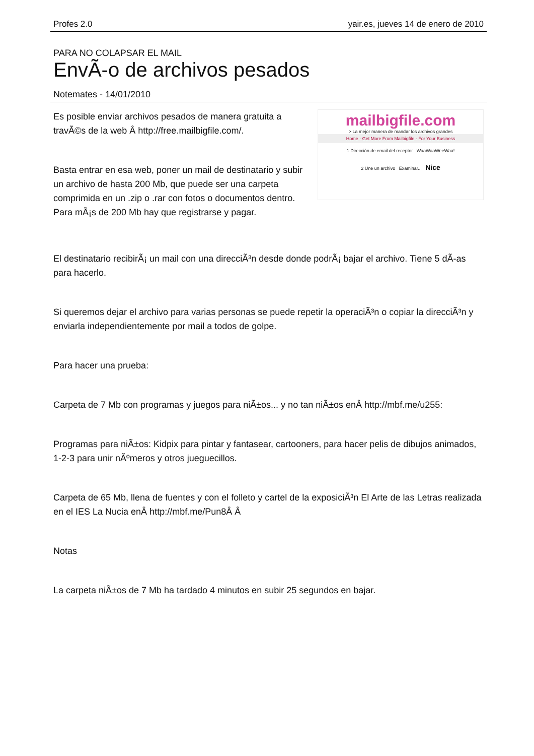Profes 2.0 yair.es, jueves 14 de enero de 2010
PARA NO COLAPSAR EL MAIL
EnvÃ-o de archivos pesados
Notemates - 14/01/2010
Es posible enviar archivos pesados de manera gratuita a travÃ©s de la web Â http://free.mailbigfile.com/.
Basta entrar en esa web, poner un mail de destinatario y subir un archivo de hasta 200 Mb, que puede ser una carpeta comprimida en un .zip o .rar con fotos o documentos dentro. Para mÃ¡s de 200 Mb hay que registrarse y pagar.
mailbigfile.com
> La mejor manera de mandar los archivos grandes
Home · Get More From Mailbigfile · For Your Business
1 Dirección de email del receptor WaaWaaWeeWaa!
2 Une un archivo Examinar... Nice
El destinatario recibirÃ¡ un mail con una direcciÃ³n desde donde podrÃ¡ bajar el archivo. Tiene 5 dÃ-as para hacerlo.
Si queremos dejar el archivo para varias personas se puede repetir la operaciÃ³n o copiar la direcciÃ³n y enviarla independientemente por mail a todos de golpe.
Para hacer una prueba:
Carpeta de 7 Mb con programas y juegos para niÃ±os... y no tan niÃ±os enÂ http://mbf.me/u255:
Programas para niÃ±os: Kidpix para pintar y fantasear, cartooners, para hacer pelis de dibujos animados, 1-2-3 para unir nÃºmeros y otros jueguecillos.
Carpeta de 65 Mb, llena de fuentes y con el folleto y cartel de la exposiciÃ³n El Arte de las Letras realizada en el IES La Nucia enÂ http://mbf.me/Pun8Â Â
Notas
La carpeta niÃ±os de 7 Mb ha tardado 4 minutos en subir 25 segundos en bajar.